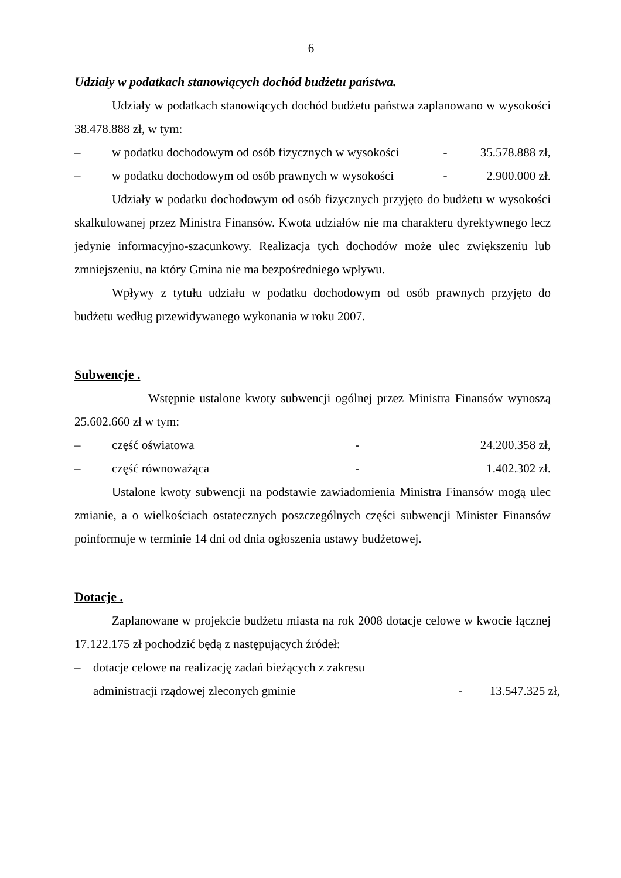6
Udziały w podatkach stanowiących dochód budżetu państwa.
Udziały w podatkach stanowiących dochód budżetu państwa zaplanowano w wysokości 38.478.888 zł, w tym:
– w podatku dochodowym od osób fizycznych w wysokości - 35.578.888 zł,
– w podatku dochodowym od osób prawnych w wysokości - 2.900.000 zł.
Udziały w podatku dochodowym od osób fizycznych przyjęto do budżetu w wysokości skalkulowanej przez Ministra Finansów. Kwota udziałów nie ma charakteru dyrektywnego lecz jedynie informacyjno-szacunkowy. Realizacja tych dochodów może ulec zwiększeniu lub zmniejszeniu, na który Gmina nie ma bezpośredniego wpływu.
Wpływy z tytułu udziału w podatku dochodowym od osób prawnych przyjęto do budżetu według przewidywanego wykonania w roku 2007.
Subwencje .
Wstępnie ustalone kwoty subwencji ogólnej przez Ministra Finansów wynoszą 25.602.660 zł w tym:
– część oświatowa - 24.200.358 zł,
– część równoważąca - 1.402.302 zł.
Ustalone kwoty subwencji na podstawie zawiadomienia Ministra Finansów mogą ulec zmianie, a o wielkościach ostatecznych poszczególnych części subwencji Minister Finansów poinformuje w terminie 14 dni od dnia ogłoszenia ustawy budżetowej.
Dotacje .
Zaplanowane w projekcie budżetu miasta na rok 2008 dotacje celowe w kwocie łącznej 17.122.175 zł pochodzić będą z następujących źródeł:
– dotacje celowe na realizację zadań bieżących z zakresu
administracji rządowej zleconych gminie - 13.547.325 zł,